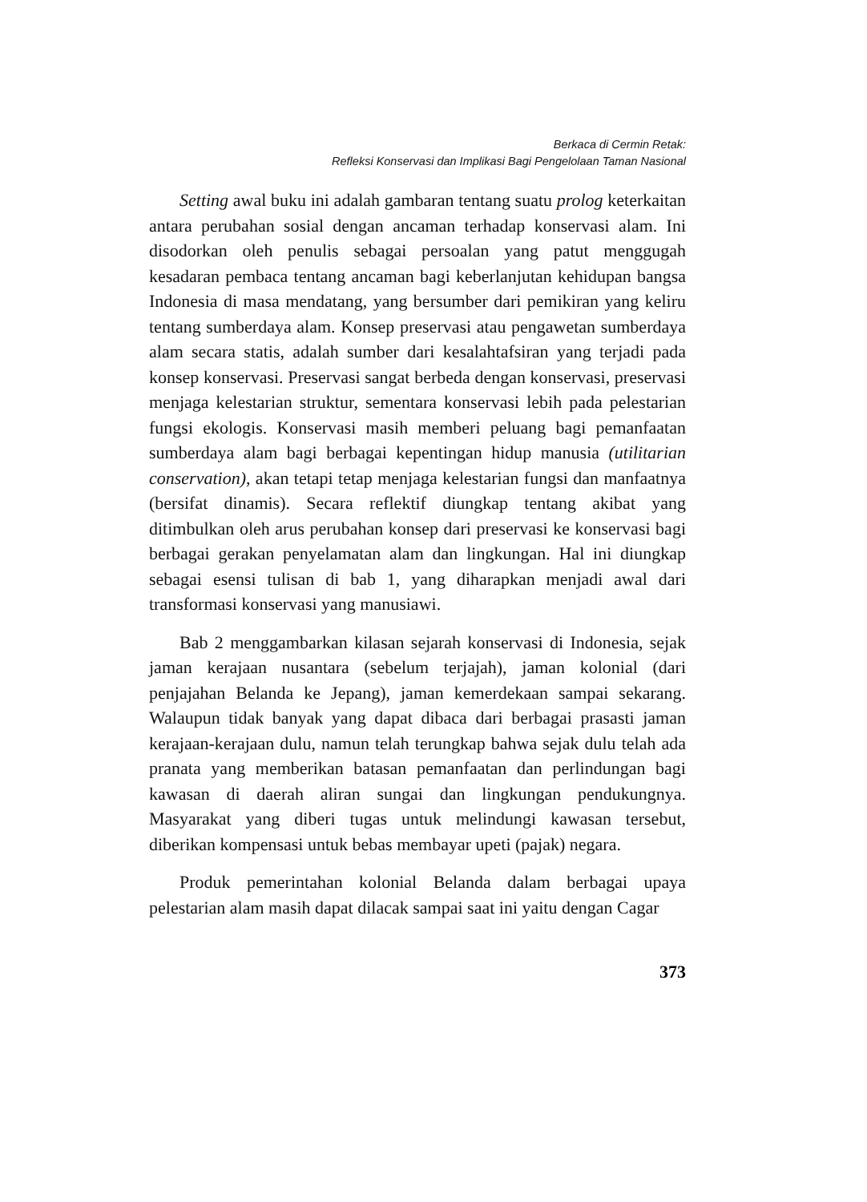Berkaca di Cermin Retak:
Refleksi Konservasi dan Implikasi Bagi Pengelolaan Taman Nasional
Setting awal buku ini adalah gambaran tentang suatu prolog keterkaitan antara perubahan sosial dengan ancaman terhadap konservasi alam. Ini disodorkan oleh penulis sebagai persoalan yang patut menggugah kesadaran pembaca tentang ancaman bagi keberlanjutan kehidupan bangsa Indonesia di masa mendatang, yang bersumber dari pemikiran yang keliru tentang sumberdaya alam. Konsep preservasi atau pengawetan sumberdaya alam secara statis, adalah sumber dari kesalahtafsiran yang terjadi pada konsep konservasi. Preservasi sangat berbeda dengan konservasi, preservasi menjaga kelestarian struktur, sementara konservasi lebih pada pelestarian fungsi ekologis. Konservasi masih memberi peluang bagi pemanfaatan sumberdaya alam bagi berbagai kepentingan hidup manusia (utilitarian conservation), akan tetapi tetap menjaga kelestarian fungsi dan manfaatnya (bersifat dinamis). Secara reflektif diungkap tentang akibat yang ditimbulkan oleh arus perubahan konsep dari preservasi ke konservasi bagi berbagai gerakan penyelamatan alam dan lingkungan. Hal ini diungkap sebagai esensi tulisan di bab 1, yang diharapkan menjadi awal dari transformasi konservasi yang manusiawi.
Bab 2 menggambarkan kilasan sejarah konservasi di Indonesia, sejak jaman kerajaan nusantara (sebelum terjajah), jaman kolonial (dari penjajahan Belanda ke Jepang), jaman kemerdekaan sampai sekarang. Walaupun tidak banyak yang dapat dibaca dari berbagai prasasti jaman kerajaan-kerajaan dulu, namun telah terungkap bahwa sejak dulu telah ada pranata yang memberikan batasan pemanfaatan dan perlindungan bagi kawasan di daerah aliran sungai dan lingkungan pendukungnya. Masyarakat yang diberi tugas untuk melindungi kawasan tersebut, diberikan kompensasi untuk bebas membayar upeti (pajak) negara.
Produk pemerintahan kolonial Belanda dalam berbagai upaya pelestarian alam masih dapat dilacak sampai saat ini yaitu dengan Cagar
373